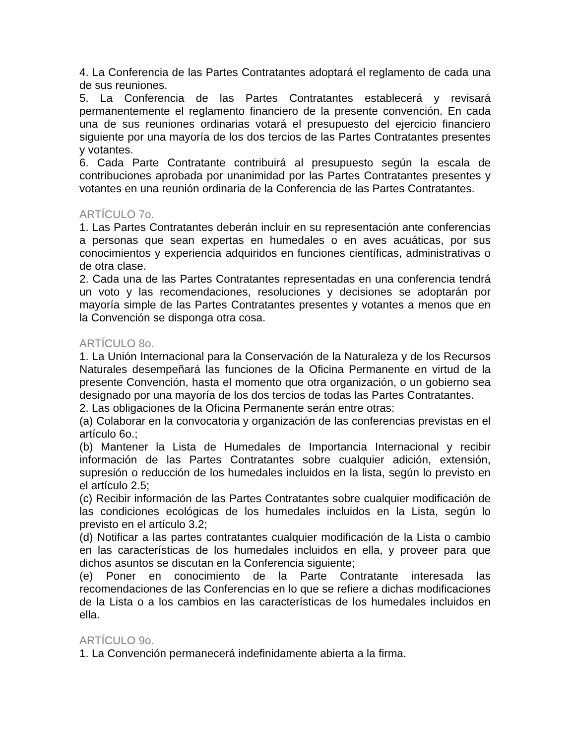4. La Conferencia de las Partes Contratantes adoptará el reglamento de cada una de sus reuniones.
5. La Conferencia de las Partes Contratantes establecerá y revisará permanentemente el reglamento financiero de la presente convención. En cada una de sus reuniones ordinarias votará el presupuesto del ejercicio financiero siguiente por una mayoría de los dos tercios de las Partes Contratantes presentes y votantes.
6. Cada Parte Contratante contribuirá al presupuesto según la escala de contribuciones aprobada por unanimidad por las Partes Contratantes presentes y votantes en una reunión ordinaria de la Conferencia de las Partes Contratantes.
ARTÍCULO 7o.
1. Las Partes Contratantes deberán incluir en su representación ante conferencias a personas que sean expertas en humedales o en aves acuáticas, por sus conocimientos y experiencia adquiridos en funciones científicas, administrativas o de otra clase.
2. Cada una de las Partes Contratantes representadas en una conferencia tendrá un voto y las recomendaciones, resoluciones y decisiones se adoptarán por mayoría simple de las Partes Contratantes presentes y votantes a menos que en la Convención se disponga otra cosa.
ARTÍCULO 8o.
1. La Unión Internacional para la Conservación de la Naturaleza y de los Recursos Naturales desempeñará las funciones de la Oficina Permanente en virtud de la presente Convención, hasta el momento que otra organización, o un gobierno sea designado por una mayoría de los dos tercios de todas las Partes Contratantes.
2. Las obligaciones de la Oficina Permanente serán entre otras:
(a) Colaborar en la convocatoria y organización de las conferencias previstas en el artículo 6o.;
(b) Mantener la Lista de Humedales de Importancia Internacional y recibir información de las Partes Contratantes sobre cualquier adición, extensión, supresión o reducción de los humedales incluidos en la lista, según lo previsto en el artículo 2.5;
(c) Recibir información de las Partes Contratantes sobre cualquier modificación de las condiciones ecológicas de los humedales incluidos en la Lista, según lo previsto en el artículo 3.2;
(d) Notificar a las partes contratantes cualquier modificación de la Lista o cambio en las características de los humedales incluidos en ella, y proveer para que dichos asuntos se discutan en la Conferencia siguiente;
(e) Poner en conocimiento de la Parte Contratante interesada las recomendaciones de las Conferencias en lo que se refiere a dichas modificaciones de la Lista o a los cambios en las características de los humedales incluidos en ella.
ARTÍCULO 9o.
1. La Convención permanecerá indefinidamente abierta a la firma.